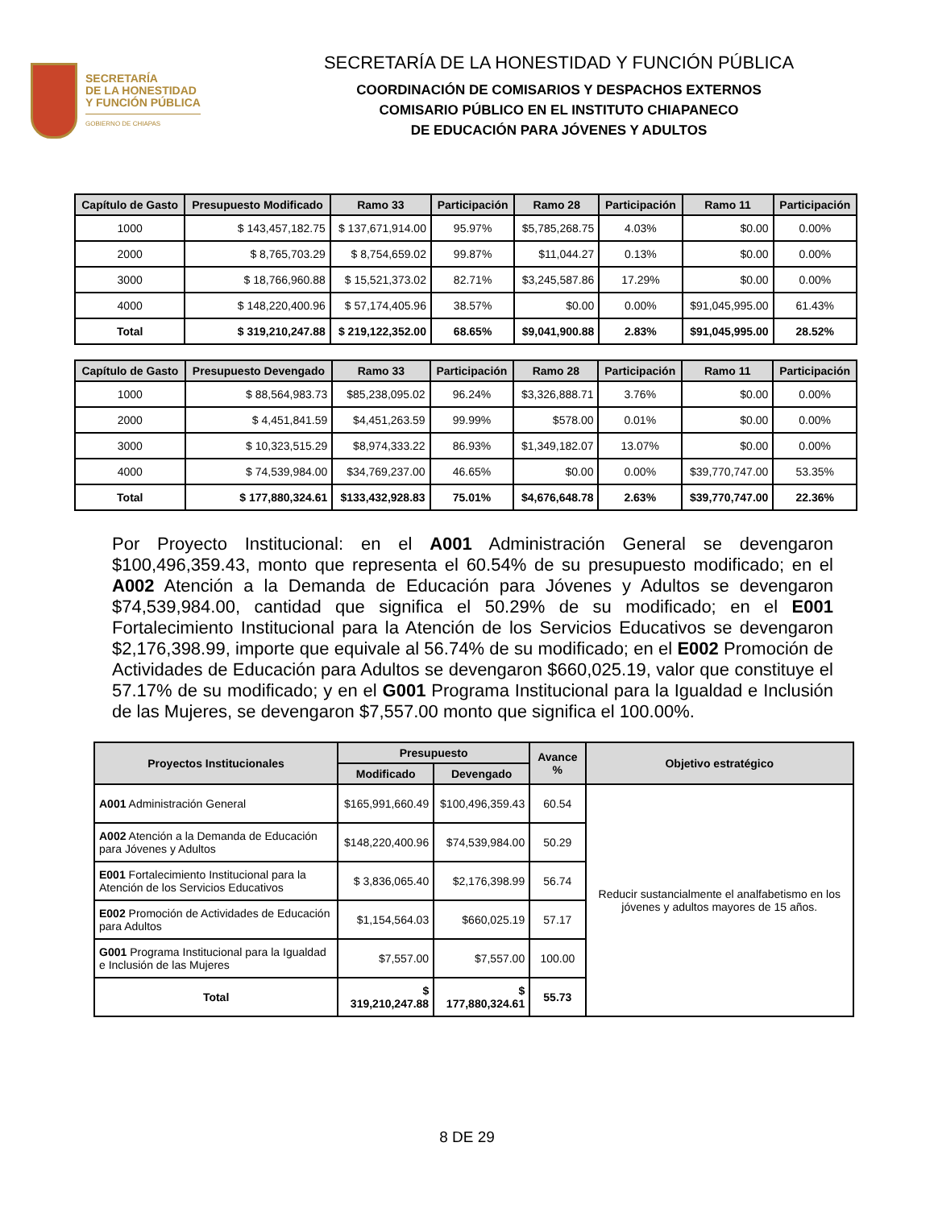SECRETARÍA
DE LA HONESTIDAD
Y FUNCIÓN PÚBLICA
GOBIERNO DE CHIAPAS
SECRETARÍA DE LA HONESTIDAD Y FUNCIÓN PÚBLICA
COORDINACIÓN DE COMISARIOS Y DESPACHOS EXTERNOS
COMISARIO PÚBLICO EN EL INSTITUTO CHIAPANECO
DE EDUCACIÓN PARA JÓVENES Y ADULTOS
| Capítulo de Gasto | Presupuesto Modificado | Ramo 33 | Participación | Ramo 28 | Participación | Ramo 11 | Participación |
| --- | --- | --- | --- | --- | --- | --- | --- |
| 1000 | $ 143,457,182.75 | $ 137,671,914.00 | 95.97% | $5,785,268.75 | 4.03% | $0.00 | 0.00% |
| 2000 | $ 8,765,703.29 | $ 8,754,659.02 | 99.87% | $11,044.27 | 0.13% | $0.00 | 0.00% |
| 3000 | $ 18,766,960.88 | $ 15,521,373.02 | 82.71% | $3,245,587.86 | 17.29% | $0.00 | 0.00% |
| 4000 | $ 148,220,400.96 | $ 57,174,405.96 | 38.57% | $0.00 | 0.00% | $91,045,995.00 | 61.43% |
| Total | $ 319,210,247.88 | $ 219,122,352.00 | 68.65% | $9,041,900.88 | 2.83% | $91,045,995.00 | 28.52% |
| Capítulo de Gasto | Presupuesto Devengado | Ramo 33 | Participación | Ramo 28 | Participación | Ramo 11 | Participación |
| --- | --- | --- | --- | --- | --- | --- | --- |
| 1000 | $ 88,564,983.73 | $85,238,095.02 | 96.24% | $3,326,888.71 | 3.76% | $0.00 | 0.00% |
| 2000 | $ 4,451,841.59 | $4,451,263.59 | 99.99% | $578.00 | 0.01% | $0.00 | 0.00% |
| 3000 | $ 10,323,515.29 | $8,974,333.22 | 86.93% | $1,349,182.07 | 13.07% | $0.00 | 0.00% |
| 4000 | $ 74,539,984.00 | $34,769,237.00 | 46.65% | $0.00 | 0.00% | $39,770,747.00 | 53.35% |
| Total | $ 177,880,324.61 | $133,432,928.83 | 75.01% | $4,676,648.78 | 2.63% | $39,770,747.00 | 22.36% |
Por Proyecto Institucional: en el A001 Administración General se devengaron $100,496,359.43, monto que representa el 60.54% de su presupuesto modificado; en el A002 Atención a la Demanda de Educación para Jóvenes y Adultos se devengaron $74,539,984.00, cantidad que significa el 50.29% de su modificado; en el E001 Fortalecimiento Institucional para la Atención de los Servicios Educativos se devengaron $2,176,398.99, importe que equivale al 56.74% de su modificado; en el E002 Promoción de Actividades de Educación para Adultos se devengaron $660,025.19, valor que constituye el 57.17% de su modificado; y en el G001 Programa Institucional para la Igualdad e Inclusión de las Mujeres, se devengaron $7,557.00 monto que significa el 100.00%.
| Proyectos Institucionales | Presupuesto | | Avance % | Objetivo estratégico |
| --- | --- | --- | --- | --- |
| | Modificado | Devengado | | |
| A001 Administración General | $165,991,660.49 | $100,496,359.43 | 60.54 | Reducir sustancialmente el analfabetismo en los jóvenes y adultos mayores de 15 años. |
| A002 Atención a la Demanda de Educación para Jóvenes y Adultos | $148,220,400.96 | $74,539,984.00 | 50.29 | |
| E001 Fortalecimiento Institucional para la Atención de los Servicios Educativos | $ 3,836,065.40 | $2,176,398.99 | 56.74 | |
| E002 Promoción de Actividades de Educación para Adultos | $1,154,564.03 | $660,025.19 | 57.17 | |
| G001 Programa Institucional para la Igualdad e Inclusión de las Mujeres | $7,557.00 | $7,557.00 | 100.00 | |
| Total | $ 319,210,247.88 | $ 177,880,324.61 | 55.73 | |
8 DE 29